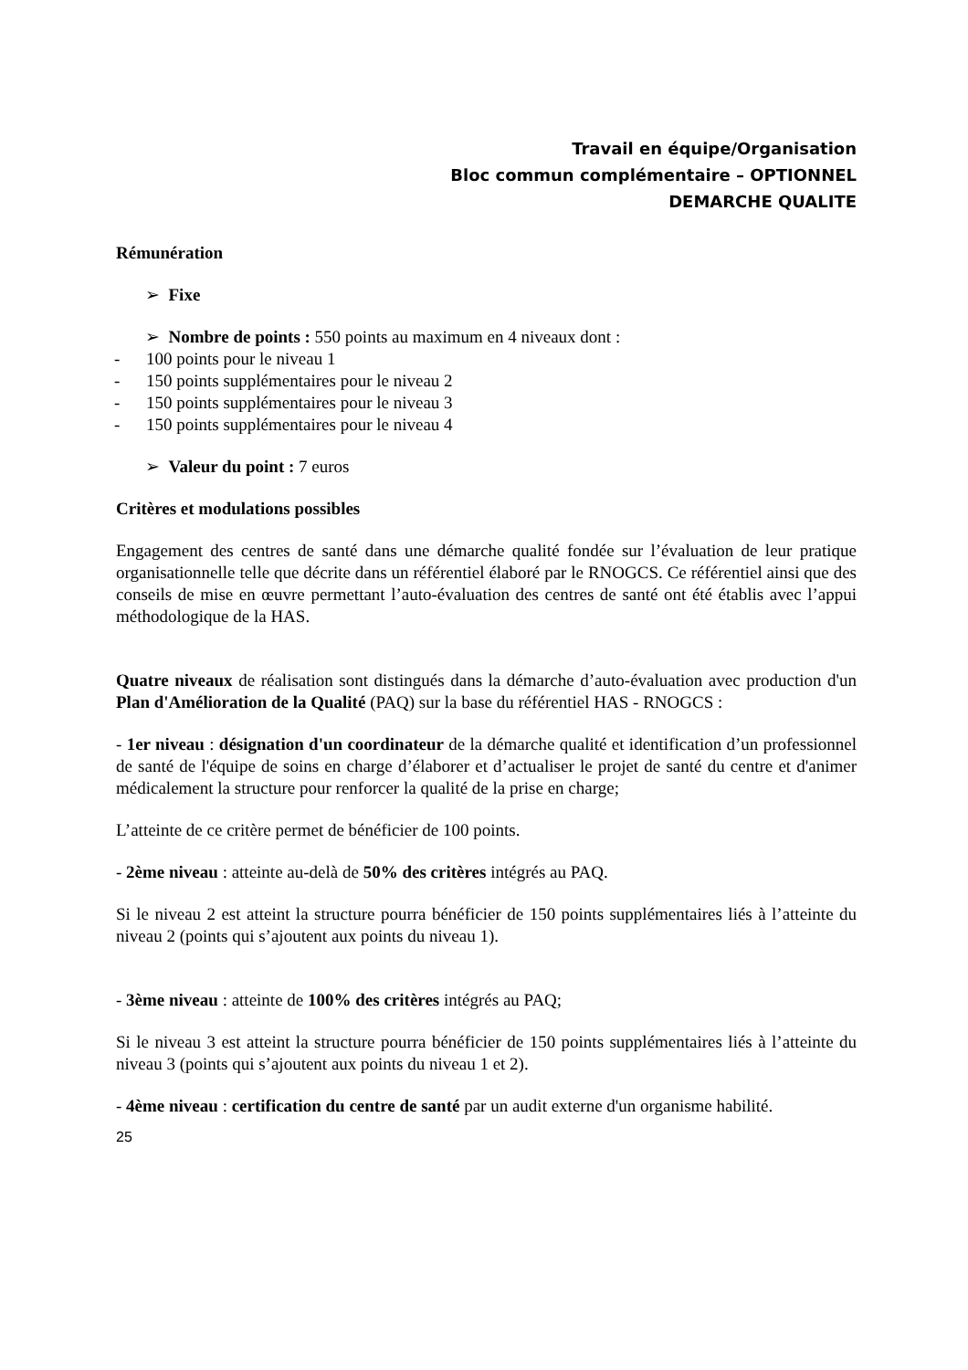Travail en équipe/Organisation
Bloc commun complémentaire – OPTIONNEL
DEMARCHE QUALITE
Rémunération
➢ Fixe
➢ Nombre de points : 550 points au maximum en 4 niveaux dont :
- 100 points pour le niveau 1
- 150 points supplémentaires pour le niveau 2
- 150 points supplémentaires pour le niveau 3
- 150 points supplémentaires pour le niveau 4
➢ Valeur du point : 7 euros
Critères et modulations possibles
Engagement des centres de santé dans une démarche qualité fondée sur l’évaluation de leur pratique organisationnelle telle que décrite dans un référentiel élaboré par le RNOGCS. Ce référentiel ainsi que des conseils de mise en œuvre permettant l’auto-évaluation des centres de santé ont été établis avec l’appui méthodologique de la HAS.
Quatre niveaux de réalisation sont distingués dans la démarche d’auto-évaluation avec production d'un Plan d'Amélioration de la Qualité (PAQ) sur la base du référentiel HAS - RNOGCS :
- 1er niveau : désignation d'un coordinateur de la démarche qualité et identification d’un professionnel de santé de l'équipe de soins en charge d’élaborer et d’actualiser le projet de santé du centre et d'animer médicalement la structure pour renforcer la qualité de la prise en charge;
L’atteinte de ce critère permet de bénéficier de 100 points.
- 2ème niveau : atteinte au-delà de 50% des critères intégrés au PAQ.
Si le niveau 2 est atteint la structure pourra bénéficier de 150 points supplémentaires liés à l’atteinte du niveau 2 (points qui s’ajoutent aux points du niveau 1).
- 3ème niveau : atteinte de 100% des critères intégrés au PAQ;
Si le niveau 3 est atteint la structure pourra bénéficier de 150 points supplémentaires liés à l’atteinte du niveau 3 (points qui s’ajoutent aux points du niveau 1 et 2).
- 4ème niveau : certification du centre de santé par un audit externe d'un organisme habilité.
25